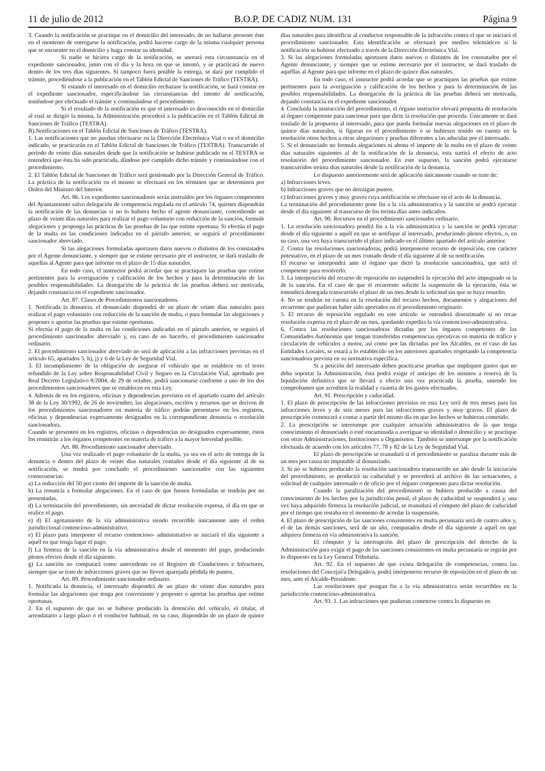11 de julio de 2012 B.O.P. DE CADIZ NUM. 131 Página 9
3. Cuando la notificación se practique en el domicilio del interesado, de no hallarse presente éste en el momento de entregarse la notificación, podrá hacerse cargo de la misma cualquier persona que se encuentre en el domicilio y haga constar su identidad.
Si nadie se hiciera cargo de la notificación, se anotará esta circunstancia en el expediente sancionador, junto con el día y la hora en que se intentó, y se practicará de nuevo dentro de los tres días siguientes. Si tampoco fuera posible la entrega, se dará por cumplido el trámite, procediéndose a la publicación en el Tablón Edictal de Sanciones de Tráfico (TESTRA).
Si estando el interesado en el domicilio rechazase la notificación, se hará constar en el expediente sancionador, especificándose las circunstancias del intento de notificación, teniéndose por efectuado el trámite y continuándose el procedimiento.
Si el resultado de la notificación es que el interesado es desconocido en el domicilio al cual se dirigió la misma, la Administración procederá a la publicación en el Tablón Edictal de Sanciones de Tráfico (TESTRA).
B).Notificaciones en el Tablón Edictal de Sanciones de Tráfico (TESTRA).
1. Las notificaciones que no puedan efectuarse en la Dirección Electrónica Vial o en el domicilio indicado, se practicarán en el Tablón Edictal de Sanciones de Tráfico (TESTRA). Transcurrido el período de veinte días naturales desde que la notificación se hubiese publicado en el TESTRA se entenderá que ésta ha sido practicada, dándose por cumplido dicho trámite y continuándose con el procedimiento.
2. El Tablón Edictal de Sanciones de Tráfico será gestionado por la Dirección General de Tráfico. La práctica de la notificación en el mismo se efectuará en los términos que se determinen por Orden del Ministro del Interior.
Art. 86. Los expedientes sancionadores serán instruidos por los órganos competentes del Ayuntamiento salvo delegación de competencia regulada en el artículo 74, quienes dispondrán la notificación de las denuncias si no lo hubiera hecho el agente denunciante, concediendo un plazo de veinte días naturales para realizar el pago voluntario con reducción de la sanción, formule alegaciones y proponga las prácticas de las pruebas de las que estime oportuna. Si efectúa el pago de la multa en las condiciones indicadas en el párrafo anterior, se seguirá el procedimiento sancionador abreviado.
Si las alegaciones formuladas aportasen datos nuevos o distintos de los constatados por el Agente denunciante, y siempre que se estime necesario por el instructor, se dará traslado de aquellas al Agente para que informe en el plazo de 15 días naturales.
En todo caso, el instructor podrá acordar que se practiquen las pruebas que estime pertinentes para la averiguación y calificación de los hechos y para la determinación de las posibles responsabilidades. La denegación de la práctica de las pruebas deberá ser motivada, dejando constancia en el expediente sancionador.
Art. 87. Clases de Procedimientos sancionadores.
1. Notificada la denuncia, el denunciado dispondrá de un plazo de veinte días naturales para realizar el pago voluntario con reducción de la sanción de multa, o para formular las alegaciones y proponer o aportar las pruebas que estime oportunas.
Si efectúa el pago de la multa en las condiciones indicadas en el párrafo anterior, se seguirá el procedimiento sancionador abreviado y, en caso de no hacerlo, el procedimiento sancionador ordinario.
2. El procedimiento sancionador abreviado no será de aplicación a las infracciones previstas en el artículo 65, apartados 5. h), j) y 6 de la Ley de Seguridad Vial.
3. El incumplimiento de la obligación de asegurar el vehículo que se establece en el texto refundido de la Ley sobre Responsabilidad Civil y Seguro en la Circulación Vial, aprobado por Real Decreto Legislativo 8/2004, de 29 de octubre, podrá sancionarse conforme a uno de los dos procedimientos sancionadores que se establecen en esta Ley.
4. Además de en los registros, oficinas y dependencias previstos en el apartado cuarto del artículo 38 de la Ley 30/1992, de 26 de noviembre, las alegaciones, escritos y recursos que se deriven de los procedimientos sancionadores en materia de tráfico podrán presentarse en los registros, oficinas y dependencias expresamente designados en la correspondiente denuncia o resolución sancionadora.
Cuando se presenten en los registros, oficinas o dependencias no designados expresamente, éstos los remitirán a los órganos competentes en materia de tráfico a la mayor brevedad posible.
Art. 88. Procedimiento sancionador abreviado.
Una vez realizado el pago voluntario de la multa, ya sea en el acto de entrega de la denuncia o dentro del plazo de veinte días naturales contados desde el día siguiente al de su notificación, se tendrá por concluido el procedimiento sancionador con las siguientes consecuencias:
a) La reducción del 50 por ciento del importe de la sanción de multa.
b) La renuncia a formular alegaciones. En el caso de que fuesen formuladas se tendrán por no presentadas.
d) La terminación del procedimiento, sin necesidad de dictar resolución expresa, el día en que se realice el pago.
e) d) El agotamiento de la vía administrativa siendo recurrible únicamente ante el orden jurisdiccional contencioso-administrativo.
e) El plazo para interponer el recurso contencioso- administrativo se iniciará el día siguiente a aquél en que tenga lugar el pago.
f) La firmeza de la sanción en la vía administrativa desde el momento del pago, produciendo plenos efectos desde el día siguiente.
g) La sanción no computará como antecedente en el Registro de Conductores e Infractores, siempre que se trate de infracciones graves que no lleven aparejada pérdida de puntos.
Art. 89. Procedimiento sancionador ordinario.
1. Notificada la denuncia, el interesado dispondrá de un plazo de veinte días naturales para formular las alegaciones que tenga por conveniente y proponer o aportar las pruebas que estime oportunas.
2. En el supuesto de que no se hubiese producido la detención del vehículo, el titular, el arrendatario a largo plazo o el conductor habitual, en su caso, dispondrán de un plazo de quince días naturales para identificar al conductor responsable de la infracción contra el que se iniciará el procedimiento sancionador. Esta identificación se efectuará por medios telemáticos si la notificación se hubiese efectuado a través de la Dirección Electrónica Vial.
3. Si las alegaciones formuladas aportasen datos nuevos o distintos de los constatados por el Agente denunciante, y siempre que se estime necesario por el instructor, se dará traslado de aquéllas al Agente para que informe en el plazo de quince días naturales.
En todo caso, el instructor podrá acordar que se practiquen las pruebas que estime pertinentes para la averiguación y calificación de los hechos y para la determinación de las posibles responsabilidades. La denegación de la práctica de las pruebas deberá ser motivada, dejando constancia en el expediente sancionador.
4. Concluida la instrucción del procedimiento, el órgano instructor elevará propuesta de resolución al órgano competente para sancionar para que dicte la resolución que proceda. Únicamente se dará traslado de la propuesta al interesado, para que pueda formular nuevas alegaciones en el plazo de quince días naturales, si figuran en el procedimiento o se hubiesen tenido en cuenta en la resolución otros hechos u otras alegaciones y pruebas diferentes a las aducidas por el interesado.
5. Si el denunciado no formula alegaciones ni abona el importe de la multa en el plazo de veinte días naturales siguientes al de la notificación de la denuncia, esta surtirá el efecto de acto resolutorio del procedimiento sancionador. En este supuesto, la sanción podrá ejecutarse transcurridos treinta días naturales desde la notificación de la denuncia.
Lo dispuesto anteriormente será de aplicación únicamente cuando se trate de:
a) Infracciones leves.
b) Infracciones graves que no detraigan puntos.
c) Infracciones graves y muy graves cuya notificación se efectuase en el acto de la denuncia.
La terminación del procedimiento pone fin a la vía administrativa y la sanción se podrá ejecutar desde el día siguiente al transcurso de los treinta días antes indicados.
Art. 90. Recursos en el procedimiento sancionador ordinario.
1. La resolución sancionadora pondrá fin a la vía administrativa y la sanción se podrá ejecutar desde el día siguiente a aquél en que se notifique al interesado, produciendo plenos efectos, o, en su caso, una vez haya transcurrido el plazo indicado en el último apartado del artículo anterior.
2. Contra las resoluciones sancionadoras, podrá interponerse recurso de reposición, con carácter potestativo, en el plazo de un mes contado desde el día siguiente al de su notificación.
El recurso se interpondrá ante el órgano que dictó la resolución sancionadora, que será el competente para resolverlo.
3. La interposición del recurso de reposición no suspenderá la ejecución del acto impugnado ni la de la sanción. En el caso de que el recurrente solicite la suspensión de la ejecución, ésta se entenderá denegada transcurrido el plazo de un mes desde la solicitud sin que se haya resuelto.
4. No se tendrán en cuenta en la resolución del recurso hechos, documentos y alegaciones del recurrente que pudieran haber sido aportados en el procedimiento originario.
5. El recurso de reposición regulado en este artículo se entenderá desestimado si no recae resolución expresa en el plazo de un mes, quedando expedita la vía contencioso-administrativa.
6. Contra las resoluciones sancionadoras dictadas por los órganos competentes de las Comunidades Autónomas que tengan transferidas competencias ejecutivas en materia de tráfico y circulación de vehículos a motor, así como por las dictadas por los Alcaldes, en el caso de las Entidades Locales, se estará a lo establecido en los anteriores apartados respetando la competencia sancionadora prevista en su normativa específica.
Si a petición del interesado deben practicarse pruebas que impliquen gastos que no deba soportar la Administración, ésta podrá exigir el anticipo de los mismos a reserva de la liquidación definitiva que se llevará a efecto una vez practicada la prueba, uniendo los comprobantes que acrediten la realidad y cuantía de los gastos efectuados.
Art. 91. Prescripción y caducidad.
1. El plazo de prescripción de las infracciones previstas en esta Ley será de tres meses para las infracciones leves y de seis meses para las infracciones graves y muy graves. El plazo de prescripción comenzará a contar a partir del mismo día en que los hechos se hubieran cometido.
2. La prescripción se interrumpe por cualquier actuación administrativa de la que tenga conocimiento el denunciado o esté encaminada a averiguar su identidad o domicilio y se practique con otras Administraciones, Instituciones u Organismos. También se interrumpe por la notificación efectuada de acuerdo con los artículos 77, 78 y 82 de la Ley de Seguridad Vial.
El plazo de prescripción se reanudará si el procedimiento se paraliza durante más de un mes por causa no imputable al denunciado.
3. Si no se hubiera producido la resolución sancionadora transcurrido un año desde la iniciación del procedimiento, se producirá su caducidad y se procederá al archivo de las actuaciones, a solicitud de cualquier interesado o de oficio por el órgano competente para dictar resolución.
Cuando la paralización del procedimiento se hubiera producido a causa del conocimiento de los hechos por la jurisdicción penal, el plazo de caducidad se suspenderá y, una vez haya adquirido firmeza la resolución judicial, se reanudará el cómputo del plazo de caducidad por el tiempo que restaba en el momento de acordar la suspensión.
4. El plazo de prescripción de las sanciones consistentes en multa pecuniaria será de cuatro años y, el de las demás sanciones, será de un año, computados desde el día siguiente a aquél en que adquiera firmeza en vía administrativa la sanción.
El cómputo y la interrupción del plazo de prescripción del derecho de la Administración para exigir el pago de las sanciones consistentes en multa pecuniaria se regirán por lo dispuesto en la Ley General Tributaria.
Art. 92. En el supuesto de que exista delegación de competencias, contra las resoluciones del Concejal/a Delegado/a, podrá interponerse recurso de reposición en el plazo de un mes, ante el Alcalde-Presidente.
Las resoluciones que pongan fin a la vía administrativa serán recurribles en la jurisdicción contencioso-administrativa.
Art. 93. 1. Las infracciones que pudieran cometerse contra lo dispuesto en